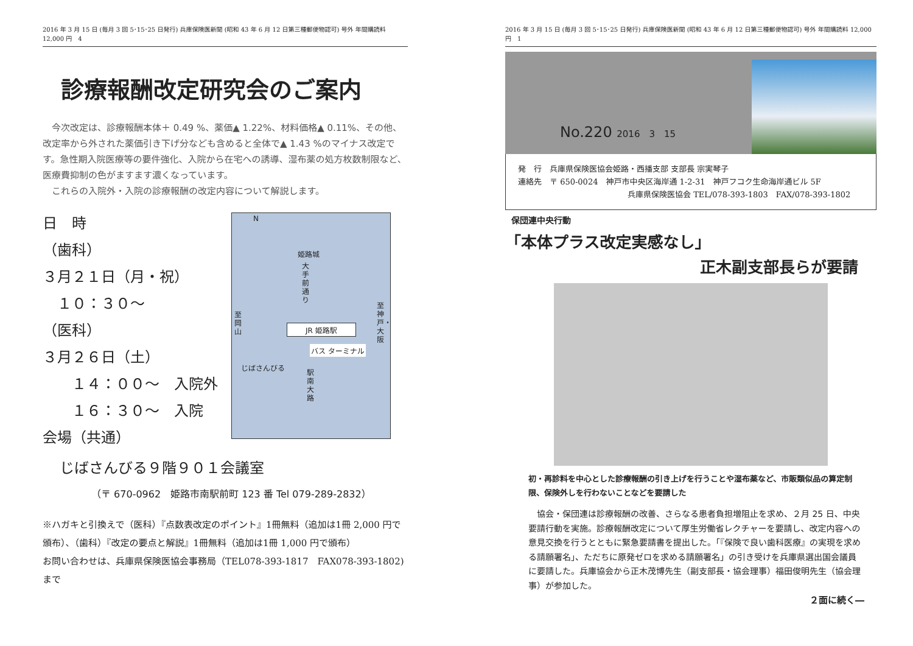2016 年 3 月 15 日 (毎月 3 回 5･15･25 日発行) 兵庫保険医新聞 (昭和 43 年 6 月 12 日第三種郵便物認可) 号外 年間購読料 12,000 円　4
診療報酬改定研究会のご案内
　今次改定は、診療報酬本体＋ 0.49 %、薬価▲ 1.22%、材料価格▲ 0.11%、その他、改定率から外された薬価引き下げ分なども含めると全体で▲ 1.43 %のマイナス改定です。急性期入院医療等の要件強化、入院から在宅への誘導、湿布薬の処方枚数制限など、医療費抑制の色がますます濃くなっています。
　これらの入院外・入院の診療報酬の改定内容について解説します。
日　時
（歯科）
３月２１日（月・祝）
　１０：３０～
（医科）
３月２６日（土）
　　１４：００～　入院外
　　１６：３０～　入院
会場（共通）
N
姫路城
大手前通り
至岡山
JR 姫路駅
バス ターミナル
じばさんびる
駅南大路
至神戸・大阪
じばさんびる９階９０１会議室
（〒 670-0962　姫路市南駅前町 123 番 Tel 079-289-2832）
※ハガキと引換えで（医科）『点数表改定のポイント』1冊無料（追加は1冊 2,000 円で頒布）、（歯科）『改定の要点と解説』1冊無料（追加は1冊 1,000 円で頒布）
お問い合わせは、兵庫県保険医協会事務局（TEL078-393-1817　FAX078-393-1802) まで
2016 年 3 月 15 日 (毎月 3 回 5･15･25 日発行) 兵庫保険医新聞 (昭和 43 年 6 月 12 日第三種郵便物認可) 号外 年間購読料 12,000 円　1
No.220 2016　3　15
発　行　兵庫県保険医協会姫路・西播支部 支部長 宗実琴子
連絡先　〒 650-0024　神戸市中央区海岸通 1-2-31　神戸フコク生命海岸通ビル 5F
兵庫県保険医協会 TEL/078-393-1803　FAX/078-393-1802
保団連中央行動
「本体プラス改定実感なし」
正木副支部長らが要請
初・再診料を中心とした診療報酬の引き上げを行うことや湿布薬など、市販類似品の算定制限、保険外しを行わないことなどを要請した
　協会・保団連は診療報酬の改善、さらなる患者負担増阻止を求め、２月 25 日、中央要請行動を実施。診療報酬改定について厚生労働省レクチャーを要請し、改定内容への意見交換を行うとともに緊急要請書を提出した。「『保険で良い歯科医療』の実現を求める請願署名」、ただちに原発ゼロを求める請願署名」の引き受けを兵庫県選出国会議員に要請した。兵庫協会から正木茂博先生（副支部長・協会理事）福田俊明先生（協会理事）が参加した。
２面に続く―